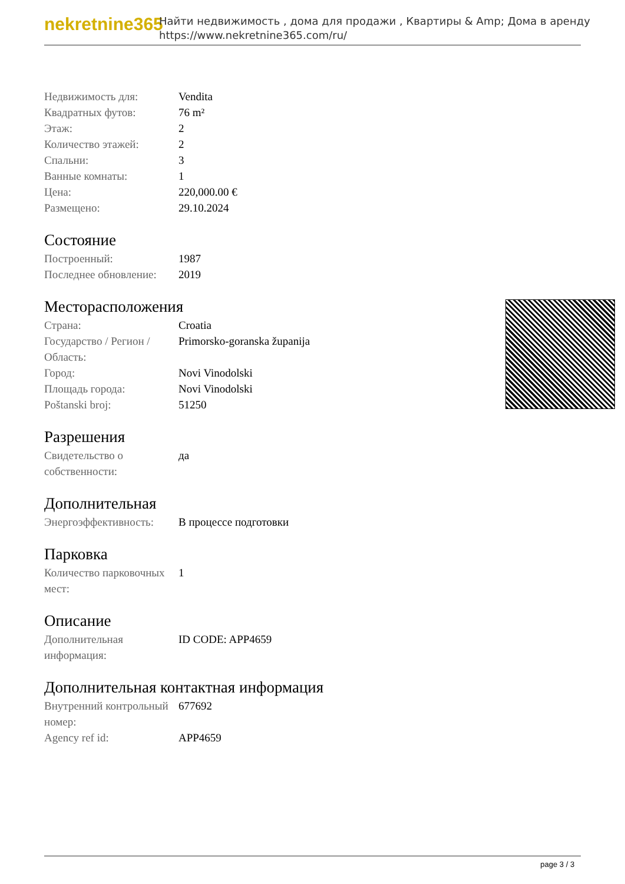nekretnine365
Найти недвижимость , дома для продажи , Квартиры & Amp; Дома в аренду
https://www.nekretnine365.com/ru/
| Недвижимость для: | Vendita |
| Квадратных футов: | 76 m² |
| Этаж: | 2 |
| Количество этажей: | 2 |
| Спальни: | 3 |
| Ванные комнаты: | 1 |
| Цена: | 220,000.00 € |
| Размещено: | 29.10.2024 |
Состояние
| Построенный: | 1987 |
| Последнее обновление: | 2019 |
Месторасположения
| Страна: | Croatia |
| Государство / Регион / Область: | Primorsko-goranska županija |
| Город: | Novi Vinodolski |
| Площадь города: | Novi Vinodolski |
| Poštanski broj: | 51250 |
Разрешения
| Свидетельство о собственности: | да |
Дополнительная
| Энергоэффективность: | В процессе подготовки |
Парковка
| Количество парковочных мест: | 1 |
Описание
| Дополнительная информация: | ID CODE: APP4659 |
Дополнительная контактная информация
| Внутренний контрольный номер: | 677692 |
| Agency ref id: | APP4659 |
page 3 / 3